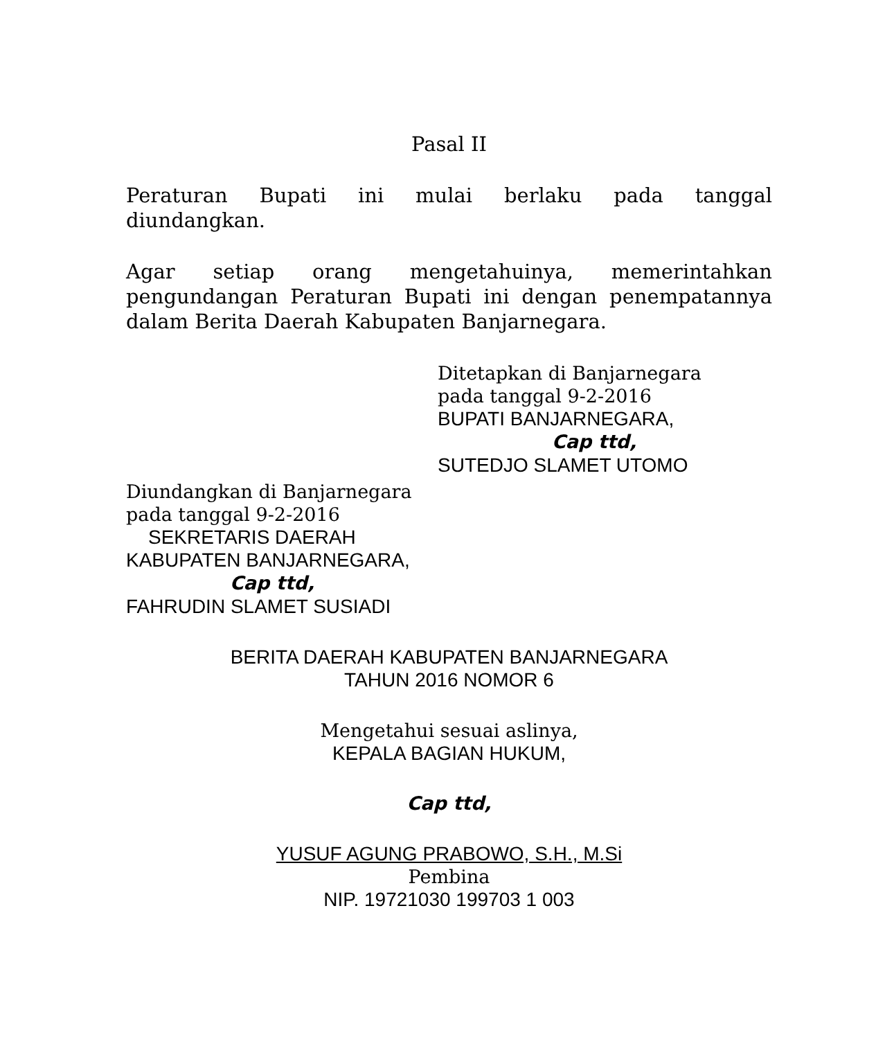Pasal II
Peraturan Bupati ini mulai berlaku pada tanggal
diundangkan.
Agar setiap orang mengetahuinya, memerintahkan
pengundangan Peraturan Bupati ini dengan penempatannya
dalam Berita Daerah Kabupaten Banjarnegara.
Ditetapkan di Banjarnegara
pada tanggal 9-2-2016
BUPATI BANJARNEGARA,
Cap ttd,
SUTEDJO SLAMET UTOMO
Diundangkan di Banjarnegara
pada tanggal 9-2-2016
SEKRETARIS DAERAH
KABUPATEN BANJARNEGARA,
Cap ttd,
FAHRUDIN SLAMET SUSIADI
BERITA DAERAH KABUPATEN BANJARNEGARA
TAHUN 2016 NOMOR 6
Mengetahui sesuai aslinya,
KEPALA BAGIAN HUKUM,
Cap ttd,
YUSUF AGUNG PRABOWO, S.H., M.Si
Pembina
NIP. 19721030 199703 1 003